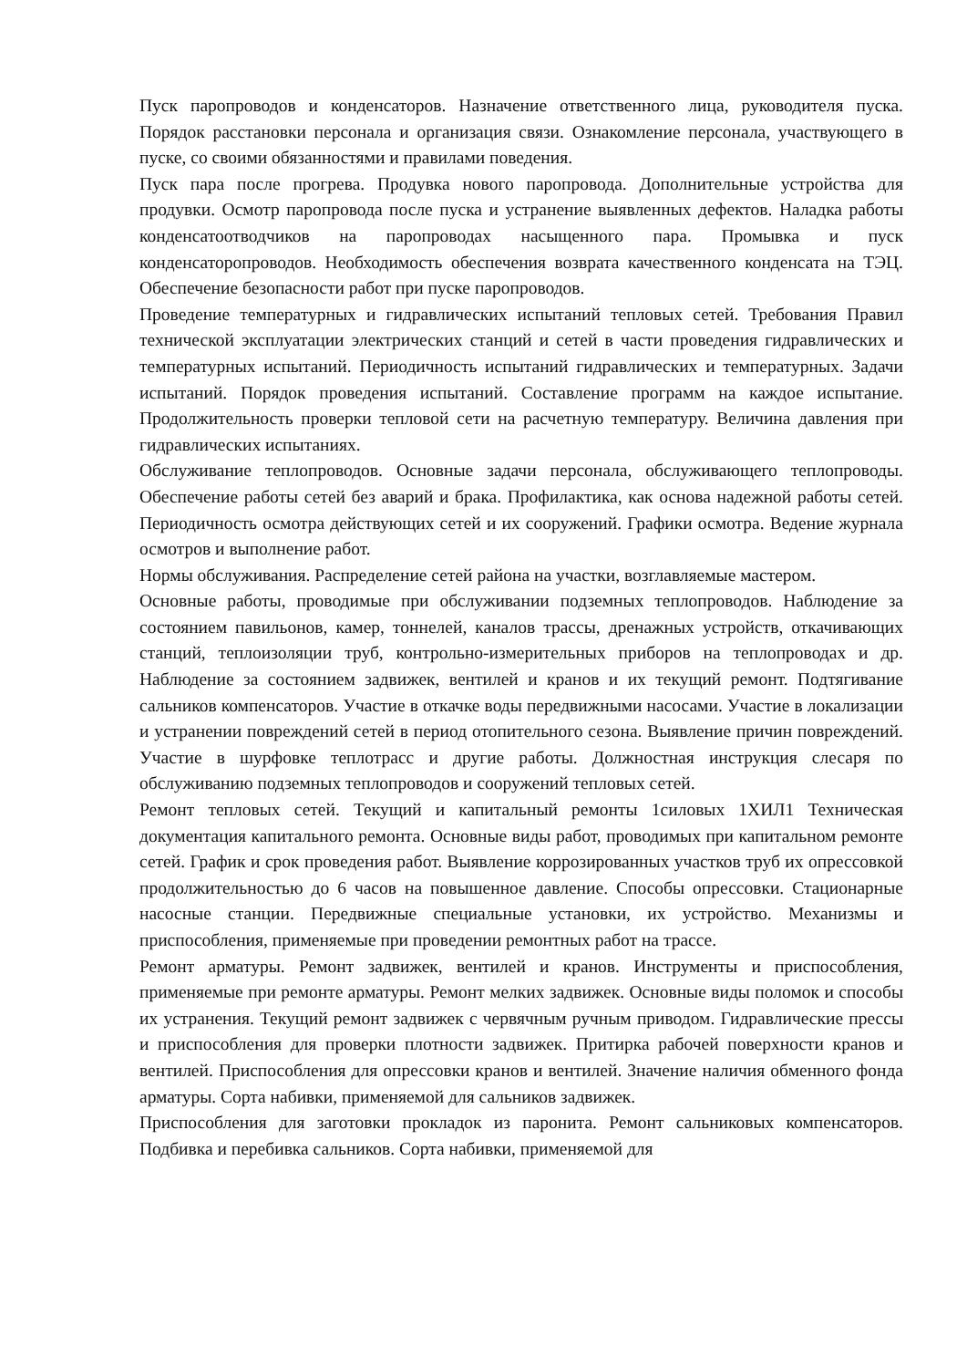Пуск паропроводов и конденсаторов. Назначение ответственного лица, руководителя пуска. Порядок расстановки персонала и организация связи. Ознакомление персонала, участвующего в пуске, со своими обязанностями и правилами поведения.
Пуск пара после прогрева. Продувка нового паропровода. Дополнительные устройства для продувки. Осмотр паропровода после пуска и устранение выявленных дефектов. Наладка работы конденсатоотводчиков на паропроводах насыщенного пара. Промывка и пуск конденсаторопроводов. Необходимость обеспечения возврата качественного конденсата на ТЭЦ. Обеспечение безопасности работ при пуске паропроводов.
Проведение температурных и гидравлических испытаний тепловых сетей. Требования Правил технической эксплуатации электрических станций и сетей в части проведения гидравлических и температурных испытаний. Периодичность испытаний гидравлических и температурных. Задачи испытаний. Порядок проведения испытаний. Составление программ на каждое испытание. Продолжительность проверки тепловой сети на расчетную температуру. Величина давления при гидравлических испытаниях.
Обслуживание теплопроводов. Основные задачи персонала, обслуживающего теплопроводы. Обеспечение работы сетей без аварий и брака. Профилактика, как основа надежной работы сетей. Периодичность осмотра действующих сетей и их сооружений. Графики осмотра. Ведение журнала осмотров и выполнение работ.
Нормы обслуживания. Распределение сетей района на участки, возглавляемые мастером.
Основные работы, проводимые при обслуживании подземных теплопроводов. Наблюдение за состоянием павильонов, камер, тоннелей, каналов трассы, дренажных устройств, откачивающих станций, теплоизоляции труб, контрольно-измерительных приборов на теплопроводах и др. Наблюдение за состоянием задвижек, вентилей и кранов и их текущий ремонт. Подтягивание сальников компенсаторов. Участие в откачке воды передвижными насосами. Участие в локализации и устранении повреждений сетей в период отопительного сезона. Выявление причин повреждений. Участие в шурфовке теплотрасс и другие работы. Должностная инструкция слесаря по обслуживанию подземных теплопроводов и сооружений тепловых сетей.
Ремонт тепловых сетей. Текущий и капитальный ремонты 1силовых 1ХИЛ1 Техническая документация капитального ремонта. Основные виды работ, проводимых при капитальном ремонте сетей. График и срок проведения работ. Выявление коррозированных участков труб их опрессовкой продолжительностью до 6 часов на повышенное давление. Способы опрессовки. Стационарные насосные станции. Передвижные специальные установки, их устройство. Механизмы и приспособления, применяемые при проведении ремонтных работ на трассе.
Ремонт арматуры. Ремонт задвижек, вентилей и кранов. Инструменты и приспособления, применяемые при ремонте арматуры. Ремонт мелких задвижек. Основные виды поломок и способы их устранения. Текущий ремонт задвижек с червячным ручным приводом. Гидравлические прессы и приспособления для проверки плотности задвижек. Притирка рабочей поверхности кранов и вентилей. Приспособления для опрессовки кранов и вентилей. Значение наличия обменного фонда арматуры. Сорта набивки, применяемой для сальников задвижек.
Приспособления для заготовки прокладок из паронита. Ремонт сальниковых компенсаторов. Подбивка и перебивка сальников. Сорта набивки, применяемой для